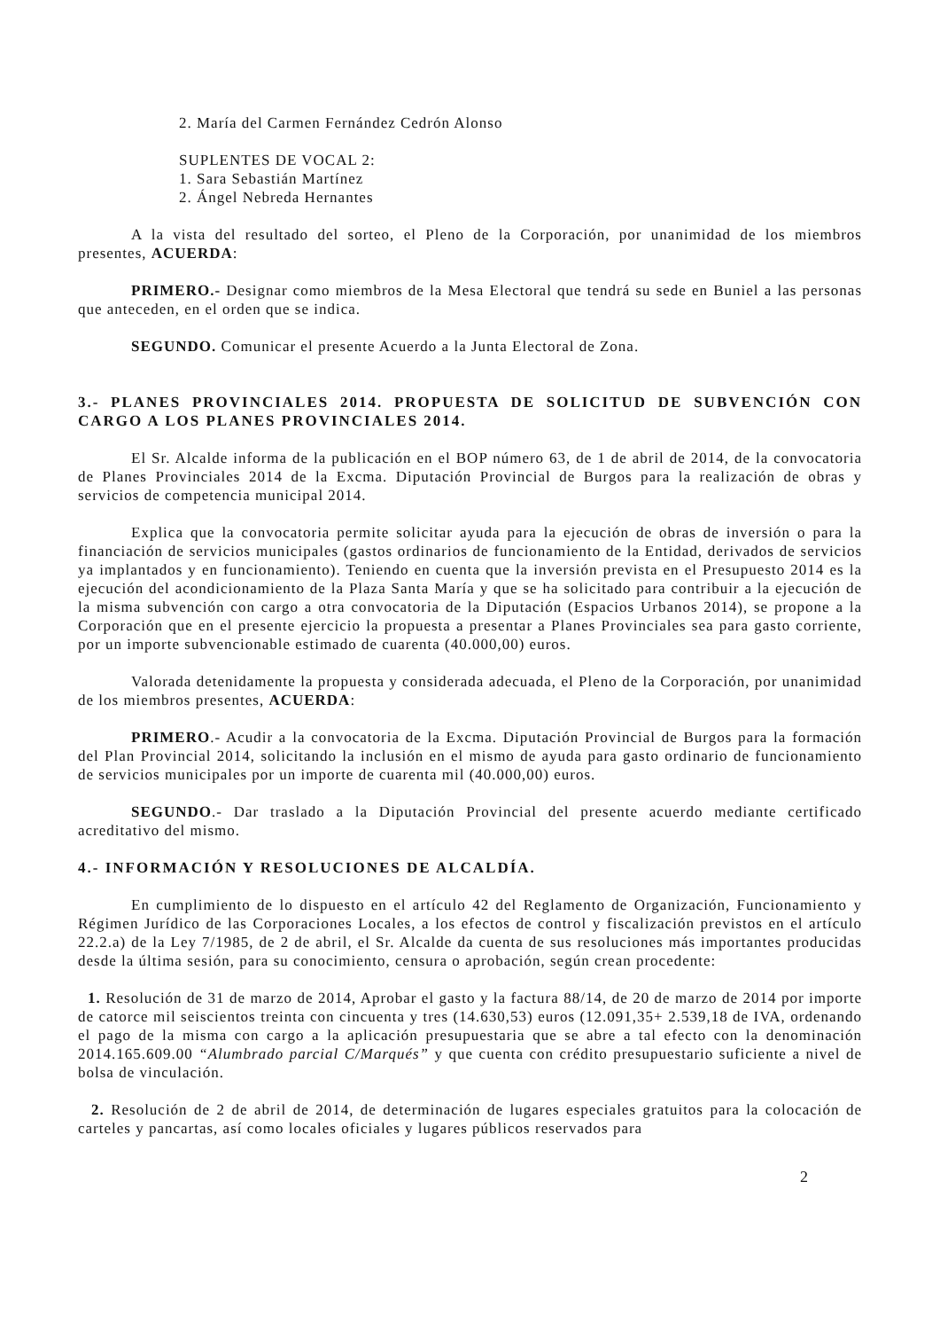2. María del Carmen Fernández Cedrón Alonso
SUPLENTES DE VOCAL 2:
1. Sara Sebastián Martínez
2. Ángel Nebreda Hernantes
A la vista del resultado del sorteo, el Pleno de la Corporación, por unanimidad de los miembros presentes, ACUERDA:
PRIMERO.- Designar como miembros de la Mesa Electoral que tendrá su sede en Buniel a las personas que anteceden, en el orden que se indica.
SEGUNDO. Comunicar el presente Acuerdo a la Junta Electoral de Zona.
3.- PLANES PROVINCIALES 2014. PROPUESTA DE SOLICITUD DE SUBVENCIÓN CON CARGO A LOS PLANES PROVINCIALES 2014.
El Sr. Alcalde informa de la publicación en el BOP número 63, de 1 de abril de 2014, de la convocatoria de Planes Provinciales 2014 de la Excma. Diputación Provincial de Burgos para la realización de obras y servicios de competencia municipal 2014.
Explica que la convocatoria permite solicitar ayuda para la ejecución de obras de inversión o para la financiación de servicios municipales (gastos ordinarios de funcionamiento de la Entidad, derivados de servicios ya implantados y en funcionamiento). Teniendo en cuenta que la inversión prevista en el Presupuesto 2014 es la ejecución del acondicionamiento de la Plaza Santa María y que se ha solicitado para contribuir a la ejecución de la misma subvención con cargo a otra convocatoria de la Diputación (Espacios Urbanos 2014), se propone a la Corporación que en el presente ejercicio la propuesta a presentar a Planes Provinciales sea para gasto corriente, por un importe subvencionable estimado de cuarenta (40.000,00) euros.
Valorada detenidamente la propuesta y considerada adecuada, el Pleno de la Corporación, por unanimidad de los miembros presentes, ACUERDA:
PRIMERO.- Acudir a la convocatoria de la Excma. Diputación Provincial de Burgos para la formación del Plan Provincial 2014, solicitando la inclusión en el mismo de ayuda para gasto ordinario de funcionamiento de servicios municipales por un importe de cuarenta mil (40.000,00) euros.
SEGUNDO.- Dar traslado a la Diputación Provincial del presente acuerdo mediante certificado acreditativo del mismo.
4.- INFORMACIÓN Y RESOLUCIONES DE ALCALDÍA.
En cumplimiento de lo dispuesto en el artículo 42 del Reglamento de Organización, Funcionamiento y Régimen Jurídico de las Corporaciones Locales, a los efectos de control y fiscalización previstos en el artículo 22.2.a) de la Ley 7/1985, de 2 de abril, el Sr. Alcalde da cuenta de sus resoluciones más importantes producidas desde la última sesión, para su conocimiento, censura o aprobación, según crean procedente:
1. Resolución de 31 de marzo de 2014, Aprobar el gasto y la factura 88/14, de 20 de marzo de 2014 por importe de catorce mil seiscientos treinta con cincuenta y tres (14.630,53) euros (12.091,35+ 2.539,18 de IVA, ordenando el pago de la misma con cargo a la aplicación presupuestaria que se abre a tal efecto con la denominación 2014.165.609.00 “Alumbrado parcial C/Marqués” y que cuenta con crédito presupuestario suficiente a nivel de bolsa de vinculación.
2. Resolución de 2 de abril de 2014, de determinación de lugares especiales gratuitos para la colocación de carteles y pancartas, así como locales oficiales y lugares públicos reservados para
2